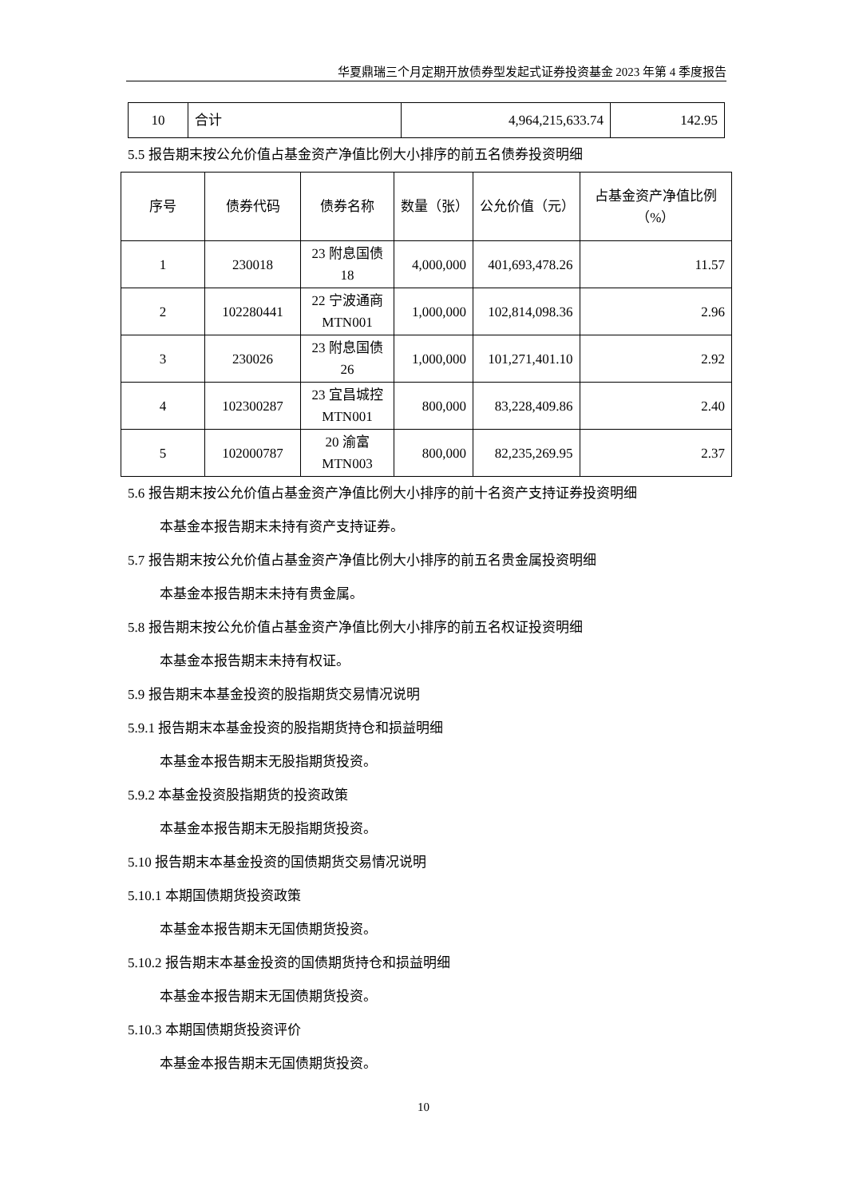华夏鼎瑞三个月定期开放债券型发起式证券投资基金 2023 年第 4 季度报告
| 10 | 合计 | 4,964,215,633.74 | 142.95 |
5.5 报告期末按公允价值占基金资产净值比例大小排序的前五名债券投资明细
| 序号 | 债券代码 | 债券名称 | 数量（张） | 公允价值（元） | 占基金资产净值比例（%） |
| --- | --- | --- | --- | --- | --- |
| 1 | 230018 | 23 附息国债 18 | 4,000,000 | 401,693,478.26 | 11.57 |
| 2 | 102280441 | 22 宁波通商 MTN001 | 1,000,000 | 102,814,098.36 | 2.96 |
| 3 | 230026 | 23 附息国债 26 | 1,000,000 | 101,271,401.10 | 2.92 |
| 4 | 102300287 | 23 宜昌城控 MTN001 | 800,000 | 83,228,409.86 | 2.40 |
| 5 | 102000787 | 20 渝富 MTN003 | 800,000 | 82,235,269.95 | 2.37 |
5.6 报告期末按公允价值占基金资产净值比例大小排序的前十名资产支持证券投资明细
本基金本报告期末未持有资产支持证券。
5.7 报告期末按公允价值占基金资产净值比例大小排序的前五名贵金属投资明细
本基金本报告期末未持有贵金属。
5.8 报告期末按公允价值占基金资产净值比例大小排序的前五名权证投资明细
本基金本报告期末未持有权证。
5.9 报告期末本基金投资的股指期货交易情况说明
5.9.1 报告期末本基金投资的股指期货持仓和损益明细
本基金本报告期末无股指期货投资。
5.9.2 本基金投资股指期货的投资政策
本基金本报告期末无股指期货投资。
5.10 报告期末本基金投资的国债期货交易情况说明
5.10.1 本期国债期货投资政策
本基金本报告期末无国债期货投资。
5.10.2 报告期末本基金投资的国债期货持仓和损益明细
本基金本报告期末无国债期货投资。
5.10.3 本期国债期货投资评价
本基金本报告期末无国债期货投资。
10